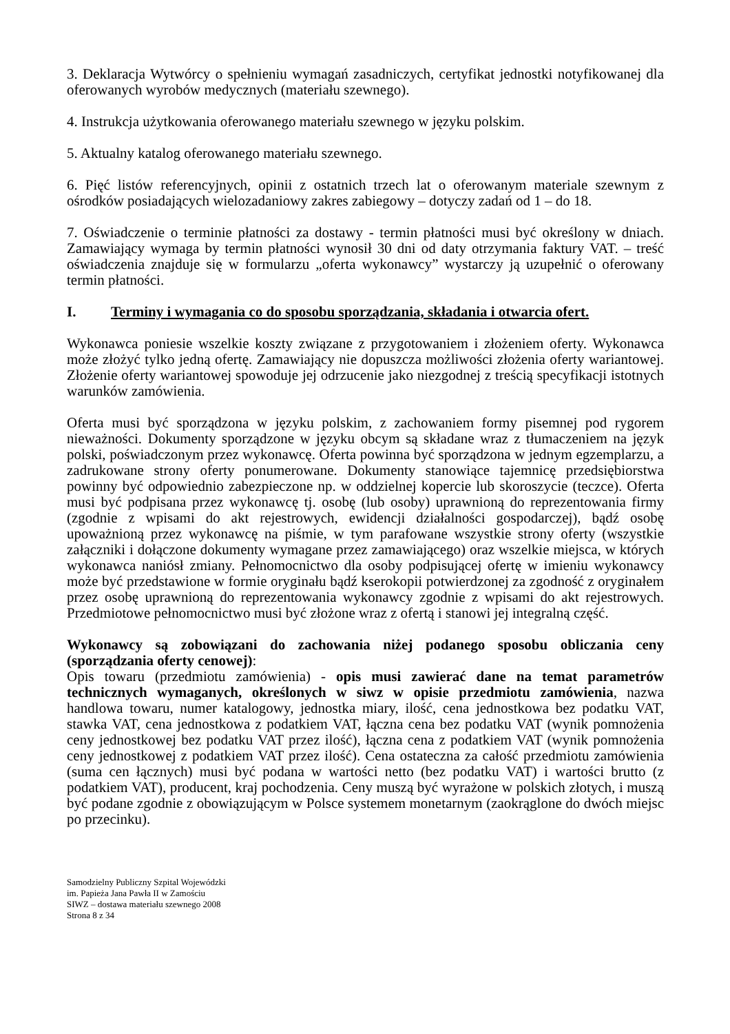3. Deklaracja Wytwórcy o spełnieniu wymagań zasadniczych, certyfikat jednostki notyfikowanej dla oferowanych wyrobów medycznych (materiału szewnego).
4. Instrukcja użytkowania oferowanego materiału szewnego w języku polskim.
5. Aktualny katalog oferowanego materiału szewnego.
6. Pięć listów referencyjnych, opinii z ostatnich trzech lat o oferowanym materiale szewnym z ośrodków posiadających wielozadaniowy zakres zabiegowy – dotyczy zadań od 1 – do 18.
7. Oświadczenie o terminie płatności za dostawy - termin płatności musi być określony w dniach. Zamawiający wymaga by termin płatności wynosił 30 dni od daty otrzymania faktury VAT. – treść oświadczenia znajduje się w formularzu „oferta wykonawcy” wystarczy ją uzupełnić o oferowany termin płatności.
I. Terminy i wymagania co do sposobu sporządzania, składania i otwarcia ofert.
Wykonawca poniesie wszelkie koszty związane z przygotowaniem i złożeniem oferty. Wykonawca może złożyć tylko jedną ofertę. Zamawiający nie dopuszcza możliwości złożenia oferty wariantowej. Złożenie oferty wariantowej spowoduje jej odrzucenie jako niezgodnej z treścią specyfikacji istotnych warunków zamówienia.
Oferta musi być sporządzona w języku polskim, z zachowaniem formy pisemnej pod rygorem nieważności. Dokumenty sporządzone w języku obcym są składane wraz z tłumaczeniem na język polski, poświadczonym przez wykonawcę. Oferta powinna być sporządzona w jednym egzemplarzu, a zadrukowane strony oferty ponumerowane. Dokumenty stanowiące tajemnicę przedsiębiorstwa powinny być odpowiednio zabezpieczone np. w oddzielnej kopercie lub skoroszycie (teczce). Oferta musi być podpisana przez wykonawcę tj. osobę (lub osoby) uprawnioną do reprezentowania firmy (zgodnie z wpisami do akt rejestrowych, ewidencji działalności gospodarczej), bądź osobę upoważnioną przez wykonawcę na piśmie, w tym parafowane wszystkie strony oferty (wszystkie załączniki i dołączone dokumenty wymagane przez zamawiającego) oraz wszelkie miejsca, w których wykonawca naniósł zmiany. Pełnomocnictwo dla osoby podpisującej ofertę w imieniu wykonawcy może być przedstawione w formie oryginału bądź kserokopii potwierdzonej za zgodność z oryginałem przez osobę uprawnioną do reprezentowania wykonawcy zgodnie z wpisami do akt rejestrowych. Przedmiotowe pełnomocnictwo musi być złożone wraz z ofertą i stanowi jej integralną część.
Wykonawcy są zobowiązani do zachowania niżej podanego sposobu obliczania ceny (sporządzania oferty cenowej):
Opis towaru (przedmiotu zamówienia) - opis musi zawierać dane na temat parametrów technicznych wymaganych, określonych w siwz w opisie przedmiotu zamówienia, nazwa handlowa towaru, numer katalogowy, jednostka miary, ilość, cena jednostkowa bez podatku VAT, stawka VAT, cena jednostkowa z podatkiem VAT, łączna cena bez podatku VAT (wynik pomnożenia ceny jednostkowej bez podatku VAT przez ilość), łączna cena z podatkiem VAT (wynik pomnożenia ceny jednostkowej z podatkiem VAT przez ilość). Cena ostateczna za całość przedmiotu zamówienia (suma cen łącznych) musi być podana w wartości netto (bez podatku VAT) i wartości brutto (z podatkiem VAT), producent, kraj pochodzenia. Ceny muszą być wyrażone w polskich złotych, i muszą być podane zgodnie z obowiązującym w Polsce systemem monetarnym (zaokrąglone do dwóch miejsc po przecinku).
Samodzielny Publiczny Szpital Wojewódzki
im. Papieża Jana Pawła II w Zamościu
SIWZ – dostawa materiału szewnego 2008
Strona 8 z 34